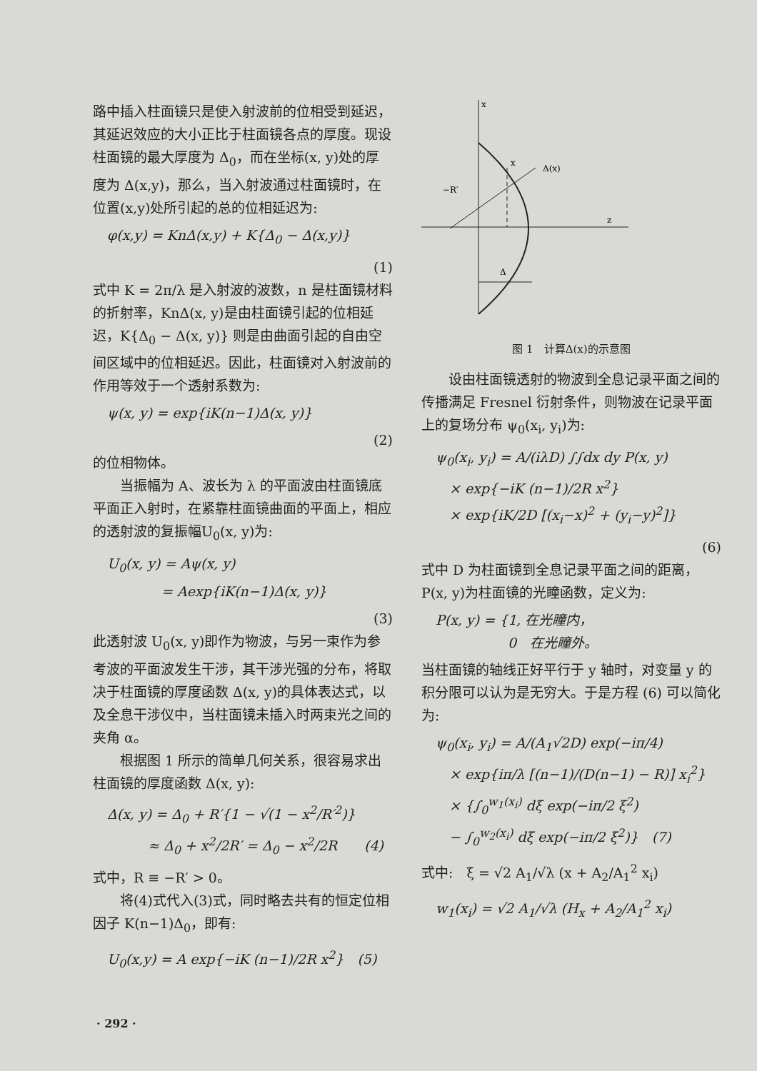路中插入柱面镜只是使入射波前的位相受到延迟，其延迟效应的大小正比于柱面镜各点的厚度。现设柱面镜的最大厚度为 Δ<sub>0</sub>，而在坐标(x, y)处的厚度为 Δ(x,y)，那么，当入射波通过柱面镜时，在位置(x,y)处所引起的总的位相延迟为:
φ(x,y) = KnΔ(x,y) + K{Δ<sub>0</sub> − Δ(x,y)}
(1)
式中 K = 2π/λ 是入射波的波数，n 是柱面镜材料的折射率，KnΔ(x, y)是由柱面镜引起的位相延迟，K{Δ<sub>0</sub> − Δ(x, y)} 则是由曲面引起的自由空间区域中的位相延迟。因此，柱面镜对入射波前的作用等效于一个透射系数为:
ψ(x, y) = exp{iK(n−1)Δ(x, y)}
(2)
的位相物体。
　　当振幅为 A、波长为 λ 的平面波由柱面镜底平面正入射时，在紧靠柱面镜曲面的平面上，相应的透射波的复振幅U<sub>0</sub>(x, y)为:
U<sub>0</sub>(x, y) = Aψ(x, y)
　　　　= Aexp{iK(n−1)Δ(x, y)}
(3)
此透射波 U<sub>0</sub>(x, y)即作为物波，与另一束作为参考波的平面波发生干涉，其干涉光强的分布，将取决于柱面镜的厚度函数 Δ(x, y)的具体表达式，以及全息干涉仪中，当柱面镜未插入时两束光之间的夹角 α。
　　根据图 1 所示的简单几何关系，很容易求出柱面镜的厚度函数 Δ(x, y):
Δ(x, y) = Δ<sub>0</sub> + R′{1 − √(1 − x<sup>2</sup>/R′<sup>2</sup>)}
　　　≈ Δ<sub>0</sub> + x<sup>2</sup>/2R′ = Δ<sub>0</sub> − x<sup>2</sup>/2R　　(4)
式中，R ≡ −R′ > 0。
　　将(4)式代入(3)式，同时略去共有的恒定位相因子 K(n−1)Δ<sub>0</sub>，即有:
U<sub>0</sub>(x,y) = A exp{−iK (n−1)/2R x<sup>2</sup>}　(5)
x
z
x
Δ(x)
−R′
Δ
图 1　计算Δ(x)的示意图
　　设由柱面镜透射的物波到全息记录平面之间的传播满足 Fresnel 衍射条件，则物波在记录平面上的复场分布 ψ<sub>0</sub>(x<sub>i</sub>, y<sub>i</sub>)为:
ψ<sub>0</sub>(x<sub>i</sub>, y<sub>i</sub>) = A/(iλD) ∫∫dx dy P(x, y)
　× exp{−iK (n−1)/2R x<sup>2</sup>}
　× exp{iK/2D [(x<sub>i</sub>−x)<sup>2</sup> + (y<sub>i</sub>−y)<sup>2</sup>]}
(6)
式中 D 为柱面镜到全息记录平面之间的距离，P(x, y)为柱面镜的光瞳函数，定义为:
P(x, y) = {1, 在光瞳内，
　　　　　 0　在光瞳外。
当柱面镜的轴线正好平行于 y 轴时，对变量 y 的积分限可以认为是无穷大。于是方程 (6) 可以简化为:
ψ<sub>0</sub>(x<sub>i</sub>, y<sub>i</sub>) = A/(A<sub>1</sub>√2D) exp(−iπ/4)
　× exp{iπ/λ [(n−1)/(D(n−1) − R)] x<sub>i</sub><sup>2</sup>}
　× {∫<sub>0</sub><sup>w<sub>1</sub>(x<sub>i</sub>)</sup> dξ exp(−iπ/2 ξ<sup>2</sup>)
　− ∫<sub>0</sub><sup>w<sub>2</sub>(x<sub>i</sub>)</sup> dξ exp(−iπ/2 ξ<sup>2</sup>)}　(7)
式中:　ξ = √2 A<sub>1</sub>/√λ (x + A<sub>2</sub>/A<sub>1</sub><sup>2</sup> x<sub>i</sub>)
w<sub>1</sub>(x<sub>i</sub>) = √2 A<sub>1</sub>/√λ (H<sub>x</sub> + A<sub>2</sub>/A<sub>1</sub><sup>2</sup> x<sub>i</sub>)
· 292 ·